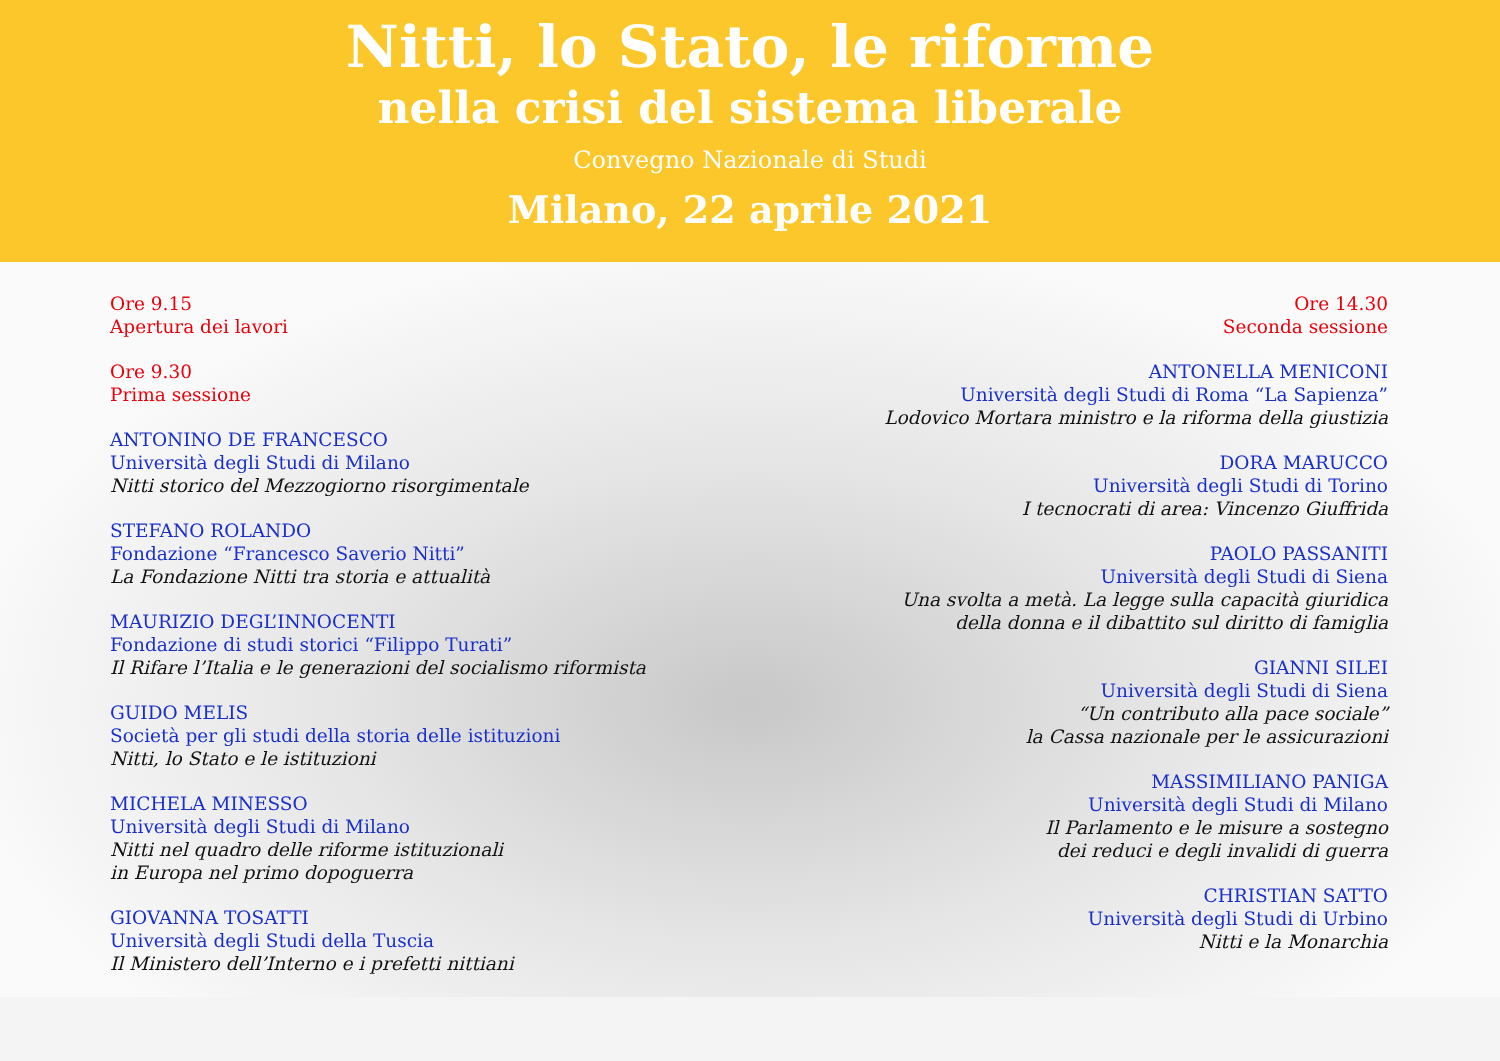Nitti, lo Stato, le riforme
nella crisi del sistema liberale
Convegno Nazionale di Studi
Milano, 22 aprile 2021
Ore 9.15
Apertura dei lavori
Ore 9.30
Prima sessione
ANTONINO DE FRANCESCO
Università degli Studi di Milano
Nitti storico del Mezzogiorno risorgimentale
STEFANO ROLANDO
Fondazione “Francesco Saverio Nitti”
La Fondazione Nitti tra storia e attualità
MAURIZIO DEGL’INNOCENTI
Fondazione di studi storici “Filippo Turati”
Il Rifare l’Italia e le generazioni del socialismo riformista
GUIDO MELIS
Società per gli studi della storia delle istituzioni
Nitti, lo Stato e le istituzioni
MICHELA MINESSO
Università degli Studi di Milano
Nitti nel quadro delle riforme istituzionali
in Europa nel primo dopoguerra
GIOVANNA TOSATTI
Università degli Studi della Tuscia
Il Ministero dell’Interno e i prefetti nittiani
Ore 14.30
Seconda sessione
ANTONELLA MENICONI
Università degli Studi di Roma “La Sapienza”
Lodovico Mortara ministro e la riforma della giustizia
DORA MARUCCO
Università degli Studi di Torino
I tecnocrati di area: Vincenzo Giuffrida
PAOLO PASSANITI
Università degli Studi di Siena
Una svolta a metà. La legge sulla capacità giuridica
della donna e il dibattito sul diritto di famiglia
GIANNI SILEI
Università degli Studi di Siena
“Un contributo alla pace sociale”
la Cassa nazionale per le assicurazioni
MASSIMILIANO PANIGA
Università degli Studi di Milano
Il Parlamento e le misure a sostegno
dei reduci e degli invalidi di guerra
CHRISTIAN SATTO
Università degli Studi di Urbino
Nitti e la Monarchia